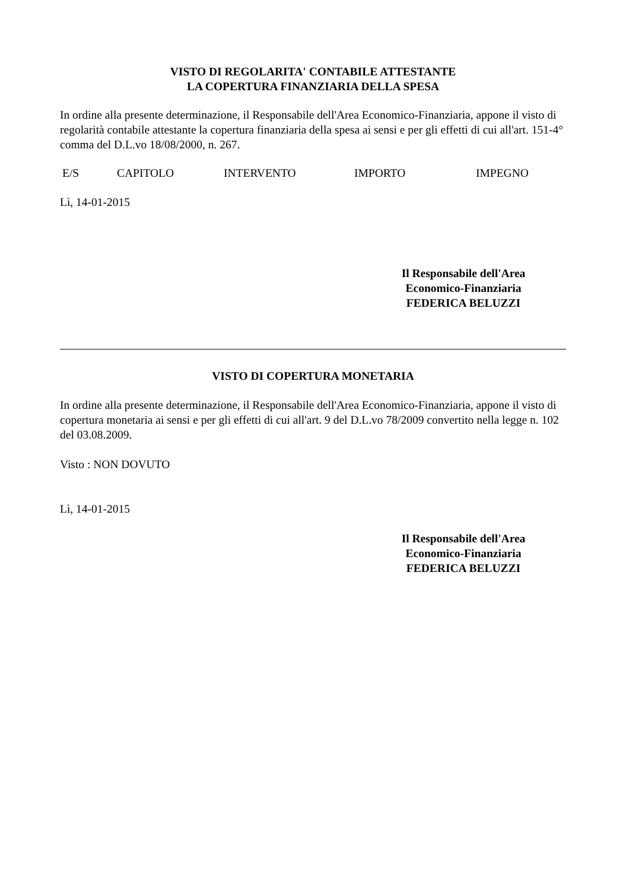VISTO DI REGOLARITA' CONTABILE ATTESTANTE
LA COPERTURA FINANZIARIA DELLA SPESA
In ordine alla presente determinazione, il Responsabile dell'Area Economico-Finanziaria, appone il visto di regolarità contabile attestante la copertura finanziaria della spesa ai sensi e per gli effetti di cui all'art. 151-4° comma del D.L.vo 18/08/2000, n. 267.
| E/S | CAPITOLO | INTERVENTO | IMPORTO | IMPEGNO |
Lì, 14-01-2015
Il Responsabile dell'Area
Economico-Finanziaria
FEDERICA BELUZZI
VISTO DI COPERTURA MONETARIA
In ordine alla presente determinazione, il Responsabile dell'Area Economico-Finanziaria, appone il visto di copertura monetaria ai sensi e per gli effetti di cui all'art. 9 del D.L.vo 78/2009 convertito nella legge n. 102 del 03.08.2009.
Visto : NON DOVUTO
Lì, 14-01-2015
Il Responsabile dell'Area
Economico-Finanziaria
FEDERICA BELUZZI